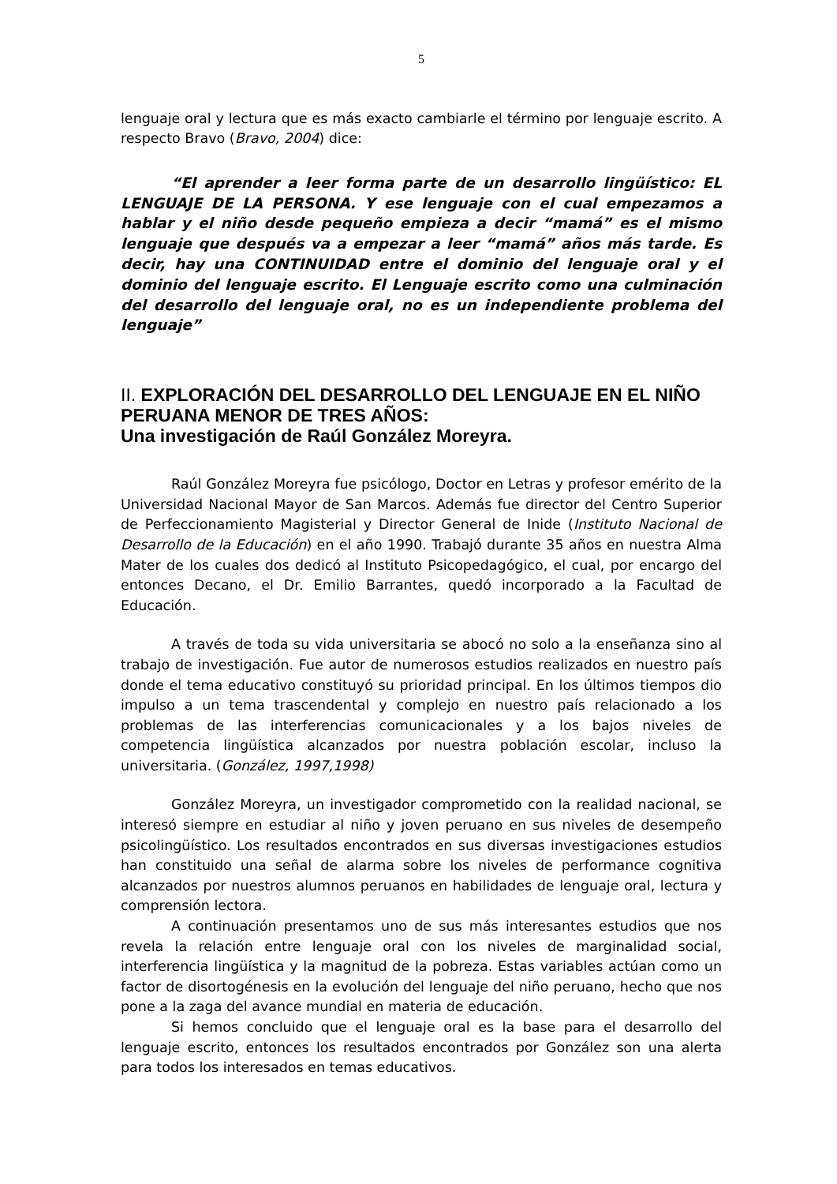5
lenguaje oral y lectura que es más exacto cambiarle el término por lenguaje escrito. A respecto Bravo (Bravo, 2004) dice:
“El aprender a leer forma parte de un desarrollo lingüístico: EL LENGUAJE DE LA PERSONA. Y ese lenguaje con el cual empezamos a hablar y el niño desde pequeño empieza a decir “mamá” es el mismo lenguaje que después va a empezar a leer “mamá” años más tarde. Es decir, hay una CONTINUIDAD entre el dominio del lenguaje oral y el dominio del lenguaje escrito. El Lenguaje escrito como una culminación del desarrollo del lenguaje oral, no es un independiente problema del lenguaje”
II. EXPLORACIÓN DEL DESARROLLO DEL LENGUAJE EN EL NIÑO PERUANA MENOR DE TRES AÑOS:
Una investigación de Raúl González Moreyra.
Raúl González Moreyra fue psicólogo, Doctor en Letras y profesor emérito de la Universidad Nacional Mayor de San Marcos. Además fue director del Centro Superior de Perfeccionamiento Magisterial y Director General de Inide (Instituto Nacional de Desarrollo de la Educación) en el año 1990. Trabajó durante 35 años en nuestra Alma Mater de los cuales dos dedicó al Instituto Psicopedagógico, el cual, por encargo del entonces Decano, el Dr. Emilio Barrantes, quedó incorporado a la Facultad de Educación.
A través de toda su vida universitaria se abocó no solo a la enseñanza sino al trabajo de investigación. Fue autor de numerosos estudios realizados en nuestro país donde el tema educativo constituyó su prioridad principal. En los últimos tiempos dio impulso a un tema trascendental y complejo en nuestro país relacionado a los problemas de las interferencias comunicacionales y a los bajos niveles de competencia lingüística alcanzados por nuestra población escolar, incluso la universitaria. (González, 1997,1998)
González Moreyra, un investigador comprometido con la realidad nacional, se interesó siempre en estudiar al niño y joven peruano en sus niveles de desempeño psicolingüístico. Los resultados encontrados en sus diversas investigaciones estudios han constituido una señal de alarma sobre los niveles de performance cognitiva alcanzados por nuestros alumnos peruanos en habilidades de lenguaje oral, lectura y comprensión lectora.
A continuación presentamos uno de sus más interesantes estudios que nos revela la relación entre lenguaje oral con los niveles de marginalidad social, interferencia lingüística y la magnitud de la pobreza. Estas variables actúan como un factor de disortogénesis en la evolución del lenguaje del niño peruano, hecho que nos pone a la zaga del avance mundial en materia de educación.
Si hemos concluido que el lenguaje oral es la base para el desarrollo del lenguaje escrito, entonces los resultados encontrados por González son una alerta para todos los interesados en temas educativos.